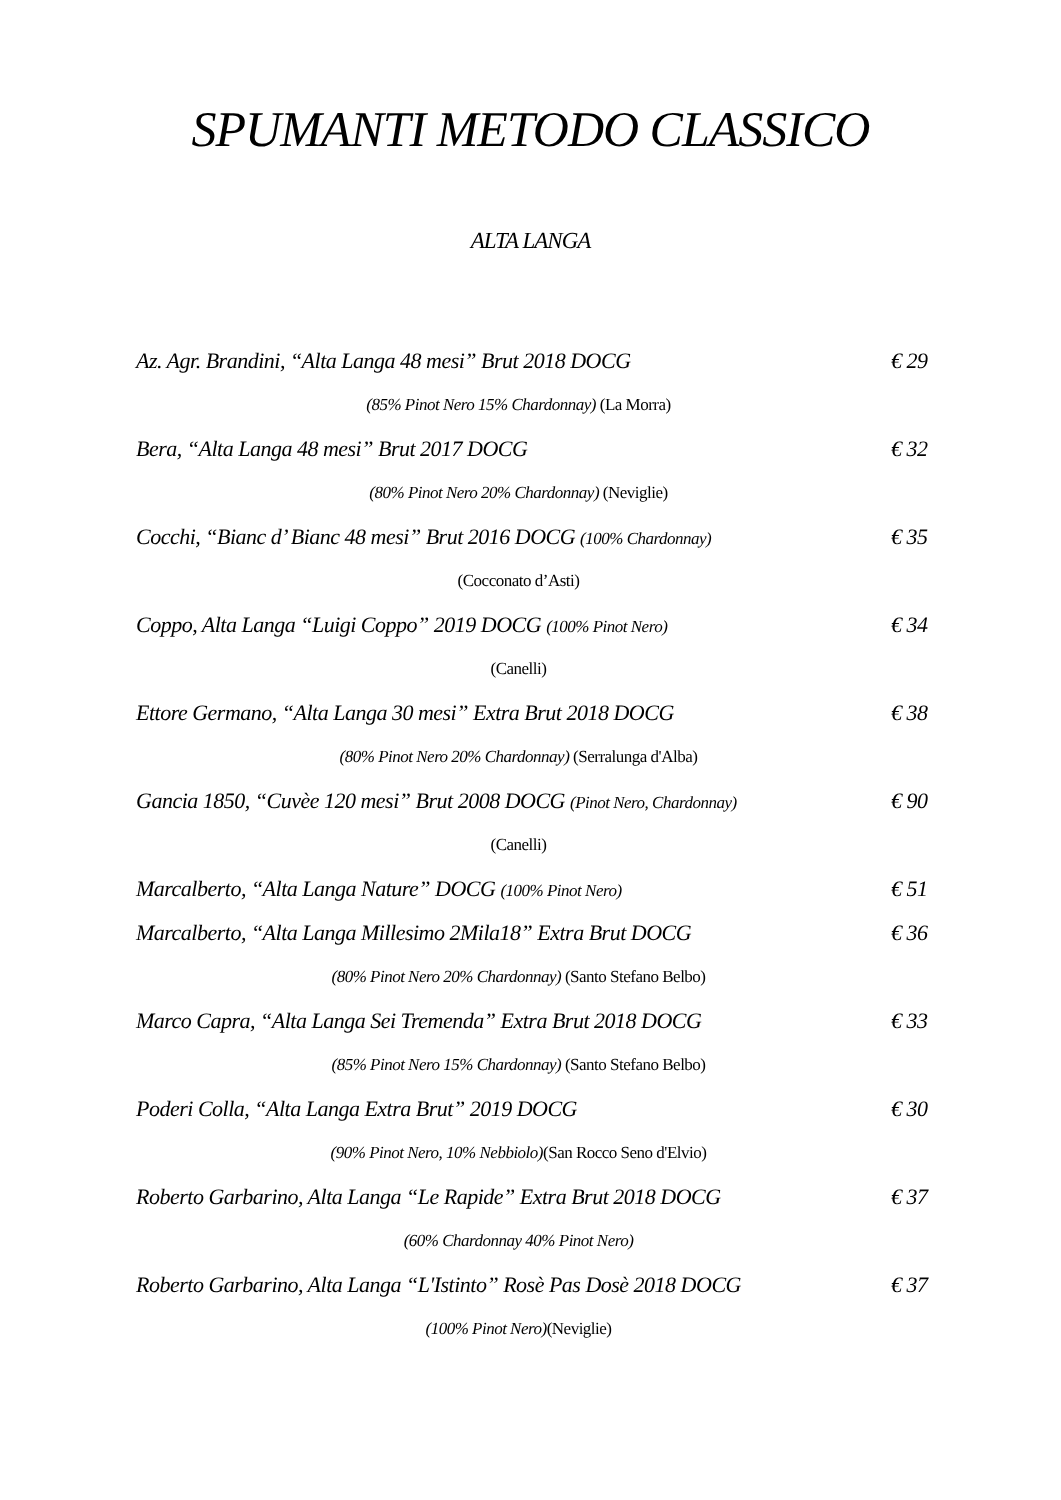SPUMANTI METODO CLASSICO
ALTA LANGA
Az. Agr. Brandini, “Alta Langa 48 mesi” Brut 2018 DOCG € 29
(85% Pinot Nero 15% Chardonnay) (La Morra)
Bera, “Alta Langa 48 mesi” Brut 2017 DOCG € 32
(80% Pinot Nero 20% Chardonnay) (Neviglie)
Cocchi, “Bianc d’ Bianc 48 mesi” Brut 2016 DOCG (100% Chardonnay) € 35
(Cocconato d’Asti)
Coppo, Alta Langa “Luigi Coppo” 2019 DOCG (100% Pinot Nero) € 34
(Canelli)
Ettore Germano, “Alta Langa 30 mesi” Extra Brut 2018 DOCG € 38
(80% Pinot Nero 20% Chardonnay) (Serralunga d'Alba)
Gancia 1850, “Cuvèe 120 mesi” Brut 2008 DOCG (Pinot Nero, Chardonnay) € 90
(Canelli)
Marcalberto, “Alta Langa Nature” DOCG (100% Pinot Nero) € 51
Marcalberto, “Alta Langa Millesimo 2Mila18” Extra Brut DOCG € 36
(80% Pinot Nero 20% Chardonnay) (Santo Stefano Belbo)
Marco Capra, “Alta Langa Sei Tremenda” Extra Brut 2018 DOCG € 33
(85% Pinot Nero 15% Chardonnay) (Santo Stefano Belbo)
Poderi Colla, “Alta Langa Extra Brut” 2019 DOCG € 30
(90% Pinot Nero, 10% Nebbiolo)(San Rocco Seno d'Elvio)
Roberto Garbarino, Alta Langa “Le Rapide” Extra Brut 2018 DOCG € 37
(60% Chardonnay 40% Pinot Nero)
Roberto Garbarino, Alta Langa “L'Istinto” Rosè Pas Dosè 2018 DOCG € 37
(100% Pinot Nero)(Neviglie)